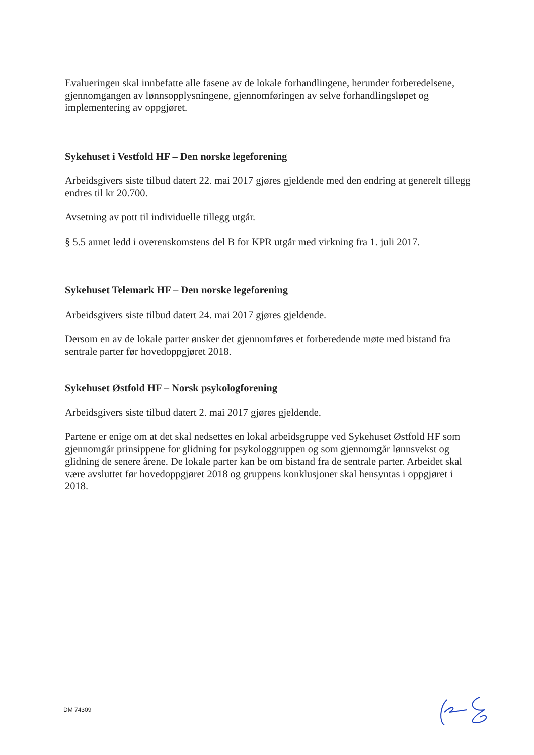Evalueringen skal innbefatte alle fasene av de lokale forhandlingene, herunder forberedelsene, gjennomgangen av lønnsopplysningene, gjennomføringen av selve forhandlingsløpet og implementering av oppgjøret.
Sykehuset i Vestfold HF – Den norske legeforening
Arbeidsgivers siste tilbud datert 22. mai 2017 gjøres gjeldende med den endring at generelt tillegg endres til kr 20.700.
Avsetning av pott til individuelle tillegg utgår.
§ 5.5 annet ledd i overenskomstens del B for KPR utgår med virkning fra 1. juli 2017.
Sykehuset Telemark HF – Den norske legeforening
Arbeidsgivers siste tilbud datert 24. mai 2017 gjøres gjeldende.
Dersom en av de lokale parter ønsker det gjennomføres et forberedende møte med bistand fra sentrale parter før hovedoppgjøret 2018.
Sykehuset Østfold HF – Norsk psykologforening
Arbeidsgivers siste tilbud datert 2. mai 2017 gjøres gjeldende.
Partene er enige om at det skal nedsettes en lokal arbeidsgruppe ved Sykehuset Østfold HF som gjennomgår prinsippene for glidning for psykologgruppen og som gjennomgår lønnsvekst og glidning de senere årene. De lokale parter kan be om bistand fra de sentrale parter. Arbeidet skal være avsluttet før hovedoppgjøret 2018 og gruppens konklusjoner skal hensyntas i oppgjøret i 2018.
DM 74309